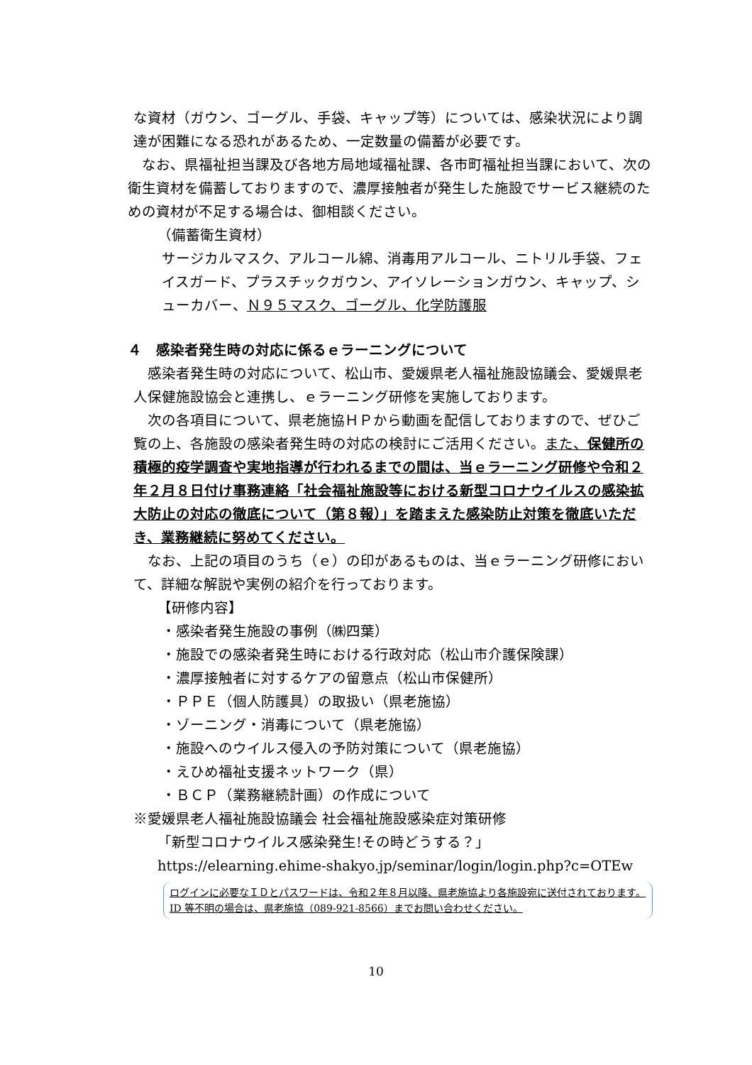な資材（ガウン、ゴーグル、手袋、キャップ等）については、感染状況により調達が困難になる恐れがあるため、一定数量の備蓄が必要です。
なお、県福祉担当課及び各地方局地域福祉課、各市町福祉担当課において、次の衛生資材を備蓄しておりますので、濃厚接触者が発生した施設でサービス継続のための資材が不足する場合は、御相談ください。
（備蓄衛生資材）
サージカルマスク、アルコール綿、消毒用アルコール、ニトリル手袋、フェイスガード、プラスチックガウン、アイソレーションガウン、キャップ、シューカバー、Ｎ９５マスク、ゴーグル、化学防護服
４　感染者発生時の対応に係るｅラーニングについて
感染者発生時の対応について、松山市、愛媛県老人福祉施設協議会、愛媛県老人保健施設協会と連携し、ｅラーニング研修を実施しております。
次の各項目について、県老施協ＨＰから動画を配信しておりますので、ぜひご覧の上、各施設の感染者発生時の対応の検討にご活用ください。また、保健所の積極的疫学調査や実地指導が行われるまでの間は、当ｅラーニング研修や令和２年２月８日付け事務連絡「社会福祉施設等における新型コロナウイルスの感染拡大防止の対応の徹底について（第８報）」を踏まえた感染防止対策を徹底いただき、業務継続に努めてください。
なお、上記の項目のうち（ｅ）の印があるものは、当ｅラーニング研修において、詳細な解説や実例の紹介を行っております。
【研修内容】
・感染者発生施設の事例（㈱四葉）
・施設での感染者発生時における行政対応（松山市介護保険課）
・濃厚接触者に対するケアの留意点（松山市保健所）
・ＰＰＥ（個人防護具）の取扱い（県老施協）
・ゾーニング・消毒について（県老施協）
・施設へのウイルス侵入の予防対策について（県老施協）
・えひめ福祉支援ネットワーク（県）
・ＢＣＰ（業務継続計画）の作成について
※愛媛県老人福祉施設協議会 社会福祉施設感染症対策研修
「新型コロナウイルス感染発生!その時どうする？」
https://elearning.ehime-shakyo.jp/seminar/login/login.php?c=OTEw
ログインに必要なＩＤとパスワードは、令和２年８月以降、県老施協より各施設宛に送付されております。ID 等不明の場合は、県老施協（089-921-8566）までお問い合わせください。
10